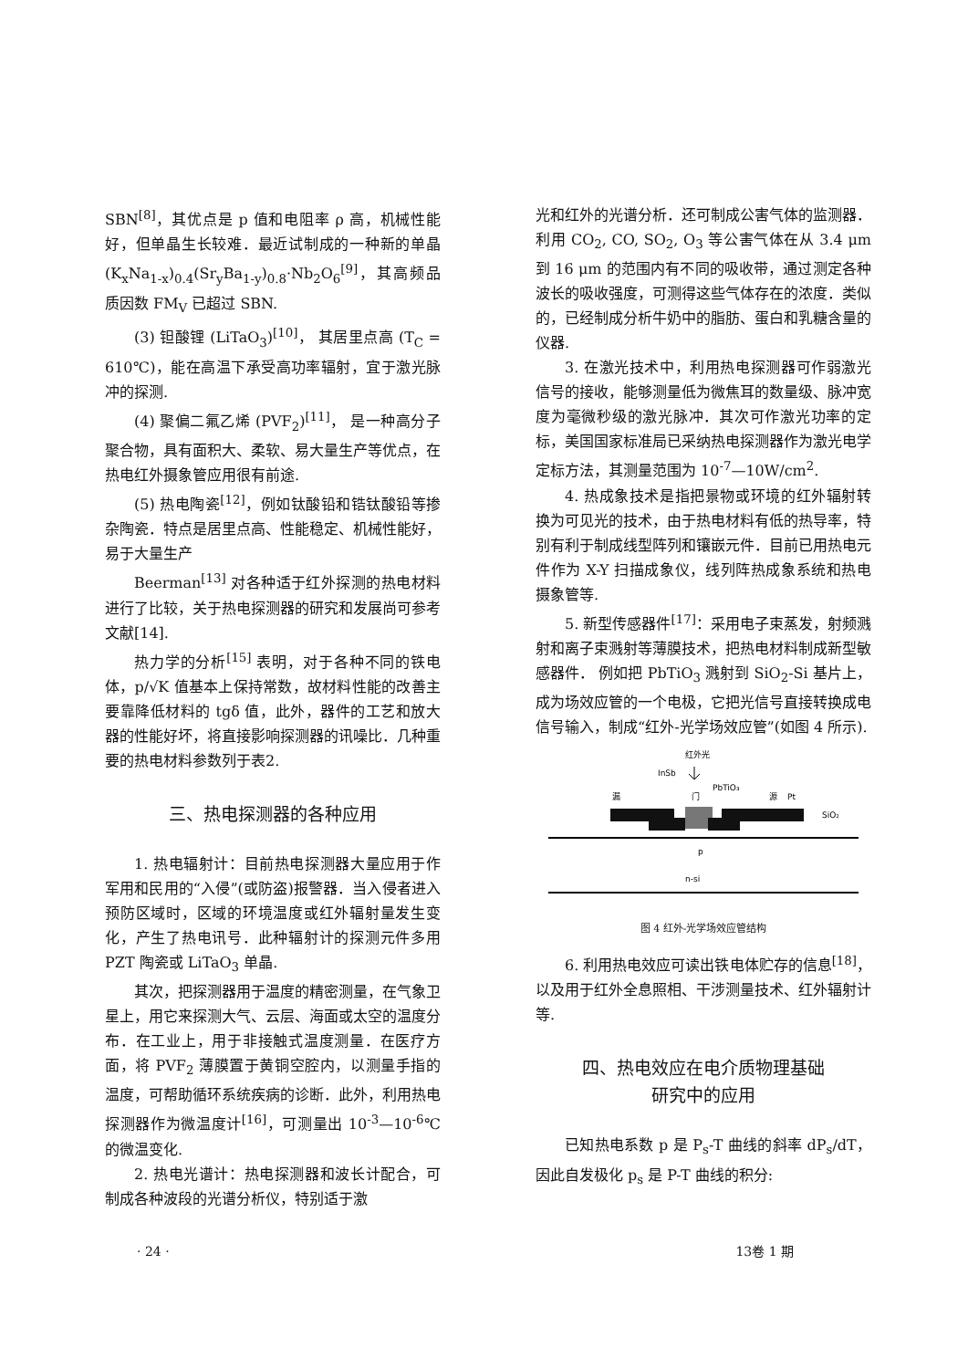SBN<sup>[8]</sup>，其优点是 p 值和电阻率 ρ 高，机械性能好，但单晶生长较难．最近试制成的一种新的单晶 (K<sub>x</sub>Na<sub>1-x</sub>)<sub>0.4</sub>(Sr<sub>y</sub>Ba<sub>1-y</sub>)<sub>0.8</sub>·Nb<sub>2</sub>O<sub>6</sub><sup>[9]</sup>，其高频品质因数 FM<sub>V</sub> 已超过 SBN.
(3) 钽酸锂 (LiTaO<sub>3</sub>)<sup>[10]</sup>， 其居里点高 (T<sub>C</sub> = 610℃)，能在高温下承受高功率辐射，宜于激光脉冲的探测.
(4) 聚偏二氟乙烯 (PVF<sub>2</sub>)<sup>[11]</sup>， 是一种高分子聚合物，具有面积大、柔软、易大量生产等优点，在热电红外摄象管应用很有前途.
(5) 热电陶瓷<sup>[12]</sup>，例如钛酸铅和锆钛酸铅等掺杂陶瓷．特点是居里点高、性能稳定、机械性能好，易于大量生产
Beerman<sup>[13]</sup> 对各种适于红外探测的热电材料进行了比较，关于热电探测器的研究和发展尚可参考文献[14].
热力学的分析<sup>[15]</sup> 表明，对于各种不同的铁电体，p/√K 值基本上保持常数，故材料性能的改善主要靠降低材料的 tgδ 值，此外，器件的工艺和放大器的性能好坏，将直接影响探测器的讯噪比．几种重要的热电材料参数列于表2.
三、热电探测器的各种应用
1. 热电辐射计：目前热电探测器大量应用于作军用和民用的“入侵”(或防盗)报警器．当入侵者进入预防区域时，区域的环境温度或红外辐射量发生变化，产生了热电讯号．此种辐射计的探测元件多用 PZT 陶瓷或 LiTaO<sub>3</sub> 单晶.
其次，把探测器用于温度的精密测量，在气象卫星上，用它来探测大气、云层、海面或太空的温度分布．在工业上，用于非接触式温度测量．在医疗方面，将 PVF<sub>2</sub> 薄膜置于黄铜空腔内，以测量手指的温度，可帮助循环系统疾病的诊断．此外，利用热电探测器作为微温度计<sup>[16]</sup>，可测量出 10<sup>-3</sup>—10<sup>-6</sup>℃ 的微温变化.
2. 热电光谱计：热电探测器和波长计配合，可制成各种波段的光谱分析仪，特别适于激
光和红外的光谱分析．还可制成公害气体的监测器．利用 CO<sub>2</sub>, CO, SO<sub>2</sub>, O<sub>3</sub> 等公害气体在从 3.4 μm 到 16 μm 的范围内有不同的吸收带，通过测定各种波长的吸收强度，可测得这些气体存在的浓度．类似的，已经制成分析牛奶中的脂肪、蛋白和乳糖含量的仪器.
3. 在激光技术中，利用热电探测器可作弱激光信号的接收，能够测量低为微焦耳的数量级、脉冲宽度为毫微秒级的激光脉冲．其次可作激光功率的定标，美国国家标准局已采纳热电探测器作为激光电学定标方法，其测量范围为 10<sup>-7</sup>—10W/cm<sup>2</sup>.
4. 热成象技术是指把景物或环境的红外辐射转换为可见光的技术，由于热电材料有低的热导率，特别有利于制成线型阵列和镶嵌元件．目前已用热电元件作为 X-Y 扫描成象仪，线列阵热成象系统和热电摄象管等.
5. 新型传感器件<sup>[17]</sup>：采用电子束蒸发，射频溅射和离子束溅射等薄膜技术，把热电材料制成新型敏感器件． 例如把 PbTiO<sub>3</sub> 溅射到 SiO<sub>2</sub>-Si 基片上，成为场效应管的一个电极，它把光信号直接转换成电信号输入，制成“红外-光学场效应管”(如图 4 所示).
红外光
InSb
PbTiO₃
漏
门
源
Pt
SiO₂
p
n-si
图 4 红外-光学场效应管结构
6. 利用热电效应可读出铁电体贮存的信息<sup>[18]</sup>，以及用于红外全息照相、干涉测量技术、红外辐射计等.
四、热电效应在电介质物理基础
研究中的应用
已知热电系数 p 是 P<sub>s</sub>-T 曲线的斜率 dP<sub>s</sub>/dT，因此自发极化 p<sub>s</sub> 是 P-T 曲线的积分:
· 24 · 13卷 1 期